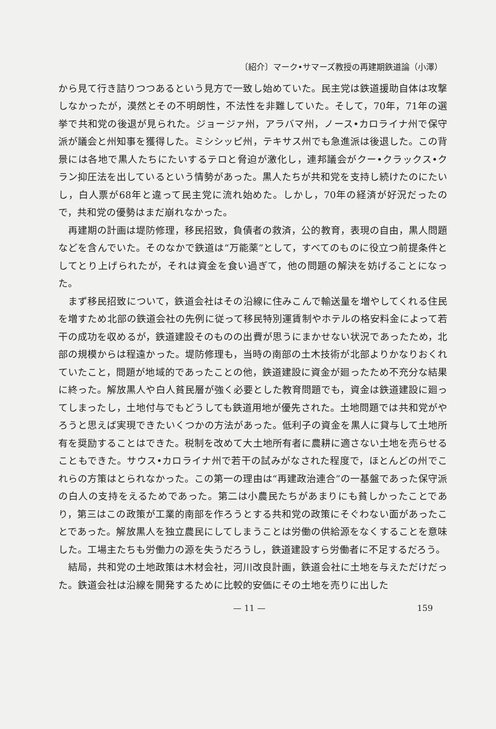〔紹介〕マーク•サマーズ教授の再建期鉄道論（小澤）
から見て行き詰りつつあるという見方で一致し始めていた。民主党は鉄道援助自体は攻撃しなかったが，漠然とその不明朗性，不法性を非難していた。そして，70年，71年の選挙で共和党の後退が見られた。ジョージァ州，アラバマ州，ノース•カロライナ州で保守派が議会と州知事を獲得した。ミシシッピ州，テキサス州でも急進派は後退した。この背景には各地で黒人たちにたいするテロと脅迫が激化し，連邦議会がクー•クラックス•クラン抑圧法を出しているという情勢があった。黒人たちが共和党を支持し続けたのにたいし，白人票が68年と違って民主党に流れ始めた。しかし，70年の経済が好況だったので，共和党の優勢はまだ崩れなかった。
再建期の計画は堤防修理，移民招致，負債者の救済，公的教育，表現の自由，黒人問題などを含んでいた。そのなかで鉄道は“万能薬”として，すべてのものに役立つ前提条件としてとり上げられたが，それは資金を食い過ぎて，他の問題の解決を妨げることになった。
まず移民招致について，鉄道会社はその沿線に住みこんで輸送量を増やしてくれる住民を増すため北部の鉄道会社の先例に従って移民特別運賃制やホテルの格安料金によって若干の成功を収めるが，鉄道建設そのものの出費が思うにまかせない状況であったため，北部の規模からは程遠かった。堤防修理も，当時の南部の土木技術が北部よりかなりおくれていたこと，問題が地域的であったことの他，鉄道建設に資金が廻ったため不充分な結果に終った。解放黒人や白人貧民層が強く必要とした教育問題でも，資金は鉄道建設に廻ってしまったし，土地付与でもどうしても鉄道用地が優先された。土地問題では共和党がやろうと思えば実現できたいくつかの方法があった。低利子の資金を黒人に貸与して土地所有を奨励することはできた。税制を改めて大土地所有者に農耕に適さない土地を売らせることもできた。サウス•カロライナ州で若干の試みがなされた程度で，ほとんどの州でこれらの方策はとられなかった。この第一の理由は“再建政治連合”の一基盤であった保守派の白人の支持をえるためであった。第二は小農民たちがあまりにも貧しかったことであり，第三はこの政策が工業的南部を作ろうとする共和党の政策にそぐわない面があったことであった。解放黒人を独立農民にしてしまうことは労働の供給源をなくすることを意味した。工場主たちも労働力の源を失うだろうし，鉄道建設すら労働者に不足するだろう。
結局，共和党の土地政策は木材会社，河川改良計画，鉄道会社に土地を与えただけだった。鉄道会社は沿線を開発するために比較的安価にその土地を売りに出した
— 11 — 159